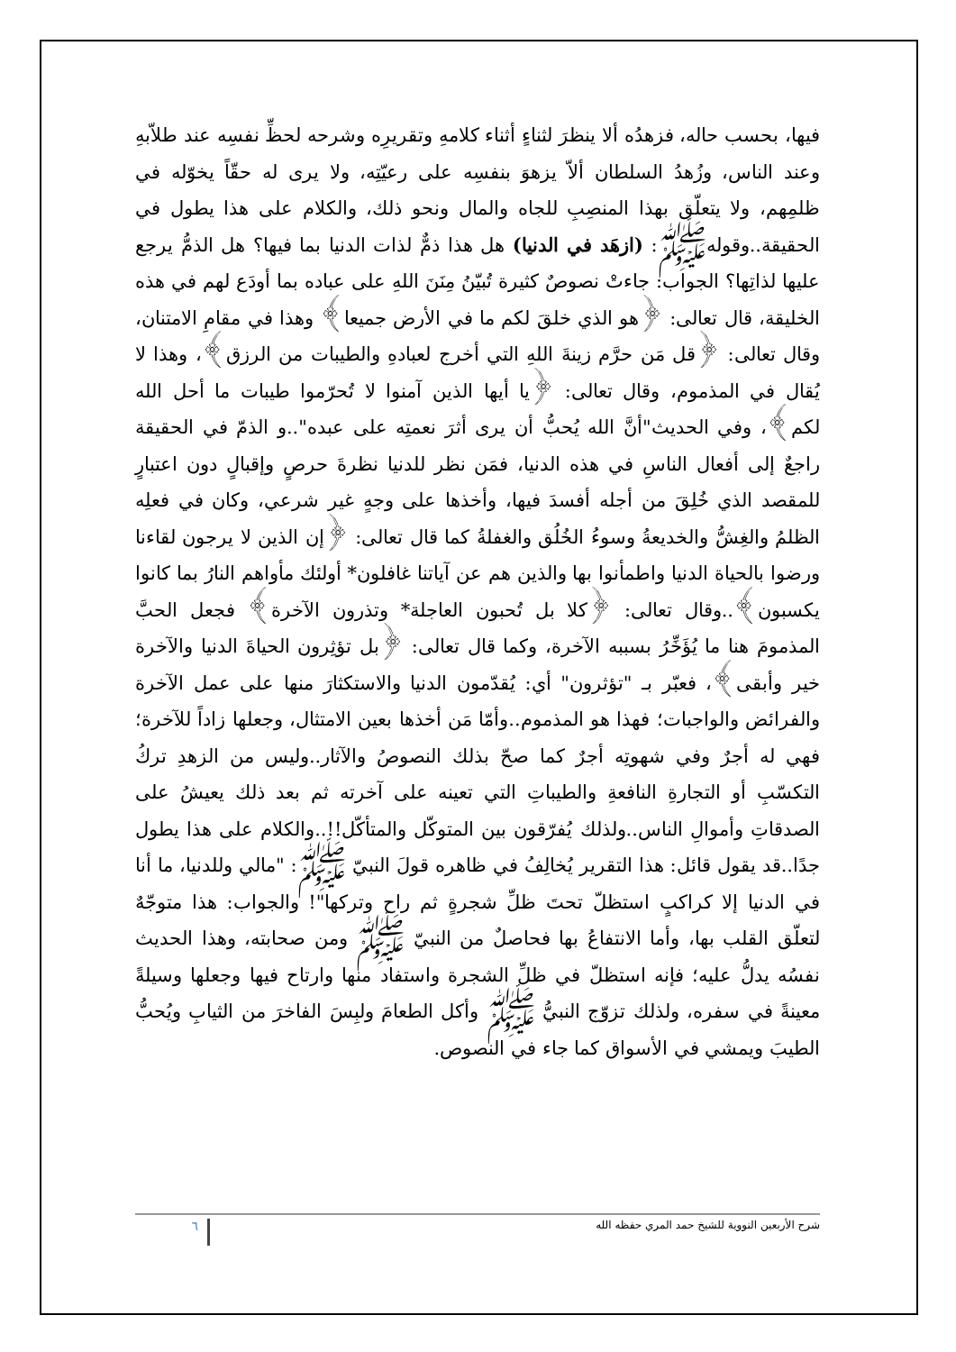فيها، بحسب حاله، فزهدُه ألا ينظرَ لثناءٍ أثناء كلامهِ وتقريرِه وشرحه لحظِّ نفسِه عند طلاّبهِ وعند الناس، وزُهدُ السلطان ألاّ يزهوَ بنفسِه على رعيّتِه، ولا يرى له حقّاً يخوّله في ظلمِهم، ولا يتعلّق بهذا المنصِبِ للجاه والمال ونحو ذلك، والكلام على هذا يطول في الحقيقة..وقولهﷺ: (ازهَد في الدنيا) هل هذا ذمٌّ لذات الدنيا بما فيها؟ هل الذمُّ يرجع عليها لذاتِها؟ الجواب: جاءتْ نصوصٌ كثيرة تُبيّنُ مِنَنَ اللهِ على عباده بما أودَع لهم في هذه الخليقة، قال تعالى: ﴿هو الذي خلقَ لكم ما في الأرض جميعا﴾ وهذا في مقامِ الامتنان، وقال تعالى: ﴿قل مَن حرَّم زينةَ اللهِ التي أخرج لعبادهِ والطيبات من الرزق﴾، وهذا لا يُقال في المذموم، وقال تعالى: ﴿يا أيها الذين آمنوا لا تُحرّموا طيبات ما أحل الله لكم﴾، وفي الحديث"أنَّ الله يُحبُّ أن يرى أثرَ نعمتِه على عبده"..و الذمّ في الحقيقة راجعٌ إلى أفعال الناسِ في هذه الدنيا، فمَن نظر للدنيا نظرةَ حرصٍ وإقبالٍ دون اعتبارٍ للمقصد الذي خُلِقَ من أجله أفسدَ فيها، وأخذها على وجهٍ غير شرعي، وكان في فعلِه الظلمُ والغِشُّ والخديعةُ وسوءُ الخُلُق والغفلةُ كما قال تعالى: ﴿إن الذين لا يرجون لقاءنا ورضوا بالحياة الدنيا واطمأنوا بها والذين هم عن آياتنا غافلون* أولئك مأواهم النارُ بما كانوا يكسبون﴾..وقال تعالى: ﴿كلا بل تُحبون العاجلة* وتذرون الآخرة﴾ فجعل الحبَّ المذمومَ هنا ما يُؤَخِّرُ بسببه الآخرة، وكما قال تعالى: ﴿بل تؤثِرون الحياةَ الدنيا والآخرة خير وأبقى﴾، فعبّر بـ "تؤثرون" أي: يُقدّمون الدنيا والاستكثارَ منها على عمل الآخرة والفرائض والواجبات؛ فهذا هو المذموم..وأمّا مَن أخذها بعين الامتثال، وجعلها زاداً للآخرة؛ فهي له أجرٌ وفي شهوتِه أجرٌ كما صحّ بذلك النصوصُ والآثار..وليس من الزهدِ تركُ التكسّبِ أو التجارةِ النافعةِ والطيباتِ التي تعينه على آخرته ثم بعد ذلك يعيشُ على الصدقاتِ وأموالِ الناس..ولذلك يُفرّقون بين المتوكّل والمتأكّل!!..والكلام على هذا يطول جدًا..قد يقول قائل: هذا التقرير يُخالِفُ في ظاهره قولَ النبيّ ﷺ: "مالي وللدنيا، ما أنا في الدنيا إلا كراكبٍ استظلّ تحتَ ظلِّ شجرةٍ ثم راح وتركها"! والجواب: هذا متوجّهٌ لتعلّق القلب بها، وأما الانتفاعُ بها فحاصلٌ من النبيّ ﷺ ومن صحابته، وهذا الحديث نفسُه يدلُّ عليه؛ فإنه استظلّ في ظلِّ الشجرة واستفاد منها وارتاح فيها وجعلها وسيلةً معينةً في سفره، ولذلك تزوّج النبيُّ ﷺ وأكل الطعامَ ولبِسَ الفاخرَ من الثيابِ ويُحبُّ الطيبَ ويمشي في الأسواق كما جاء في النصوص.
شرح الأربعين النووية للشيخ حمد المري حفظه الله ٦